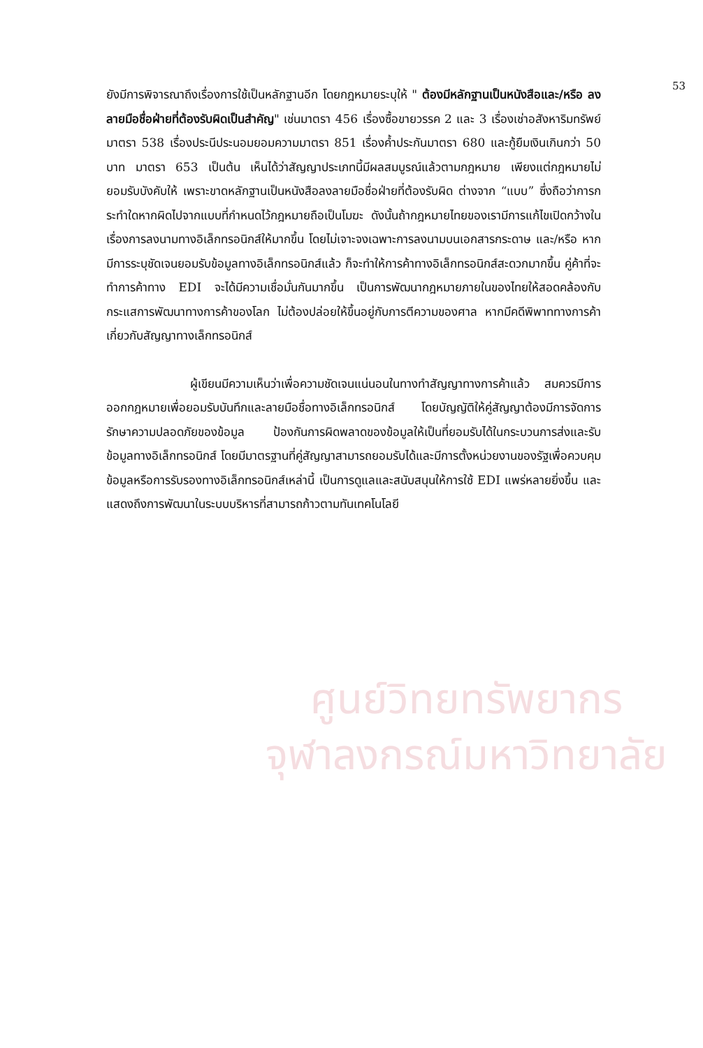53
ศูนย์วิทยทรัพยากร
จุฬาลงกรณ์มหาวิทยาลัย
ยังมีการพิจารณาถึงเรื่องการใช้เป็นหลักฐานอีก โดยกฎหมายระบุให้ " ต้องมีหลักฐานเป็นหนังสือและ/หรือ ลงลายมือชื่อฝ่ายที่ต้องรับผิดเป็นสำคัญ" เช่นมาตรา 456 เรื่องซื้อขายวรรค 2 และ 3 เรื่องเช่าอสังหาริมทรัพย์ มาตรา 538 เรื่องประนีประนอมยอมความมาตรา 851 เรื่องค้ำประกันมาตรา 680 และกู้ยืมเงินเกินกว่า 50 บาท มาตรา 653 เป็นต้น เห็นได้ว่าสัญญาประเภทนี้มีผลสมบูรณ์แล้วตามกฎหมาย เพียงแต่กฎหมายไม่ยอมรับบังคับให้ เพราะขาดหลักฐานเป็นหนังสือลงลายมือชื่อฝ่ายที่ต้องรับผิด ต่างจาก “แบบ” ซึ่งถือว่าการกระทำใดหากผิดไปจากแบบที่กำหนดไว้กฎหมายถือเป็นโมฆะ ดังนั้นถ้ากฎหมายไทยของเรามีการแก้ไขเปิดกว้างในเรื่องการลงนามทางอิเล็กทรอนิกส์ให้มากขึ้น โดยไม่เจาะจงเฉพาะการลงนามบนเอกสารกระดาษ และ/หรือ หากมีการระบุชัดเจนยอมรับข้อมูลทางอิเล็กทรอนิกส์แล้ว ก็จะทำให้การค้าทางอิเล็กทรอนิกส์สะดวกมากขึ้น คู่ค้าที่จะทำการค้าทาง EDI จะได้มีความเชื่อมั่นกันมากขึ้น เป็นการพัฒนากฎหมายภายในของไทยให้สอดคล้องกับกระแสการพัฒนาทางการค้าของโลก ไม่ต้องปล่อยให้ขึ้นอยู่กับการตีความของศาล หากมีคดีพิพาททางการค้าเกี่ยวกับสัญญาทางเล็กทรอนิกส์
ผู้เขียนมีความเห็นว่าเพื่อความชัดเจนแน่นอนในทางทำสัญญาทางการค้าแล้ว สมควรมีการออกกฎหมายเพื่อยอมรับบันทึกและลายมือชื่อทางอิเล็กทรอนิกส์ โดยบัญญัติให้คู่สัญญาต้องมีการจัดการรักษาความปลอดภัยของข้อมูล ป้องกันการผิดพลาดของข้อมูลให้เป็นที่ยอมรับได้ในกระบวนการส่งและรับข้อมูลทางอิเล็กทรอนิกส์ โดยมีมาตรฐานที่คู่สัญญาสามารถยอมรับได้และมีการตั้งหน่วยงานของรัฐเพื่อควบคุมข้อมูลหรือการรับรองทางอิเล็กทรอนิกส์เหล่านี้ เป็นการดูแลและสนับสนุนให้การใช้ EDI แพร่หลายยิ่งขึ้น และแสดงถึงการพัฒนาในระบบบริหารที่สามารถก้าวตามทันเทคโนโลยี